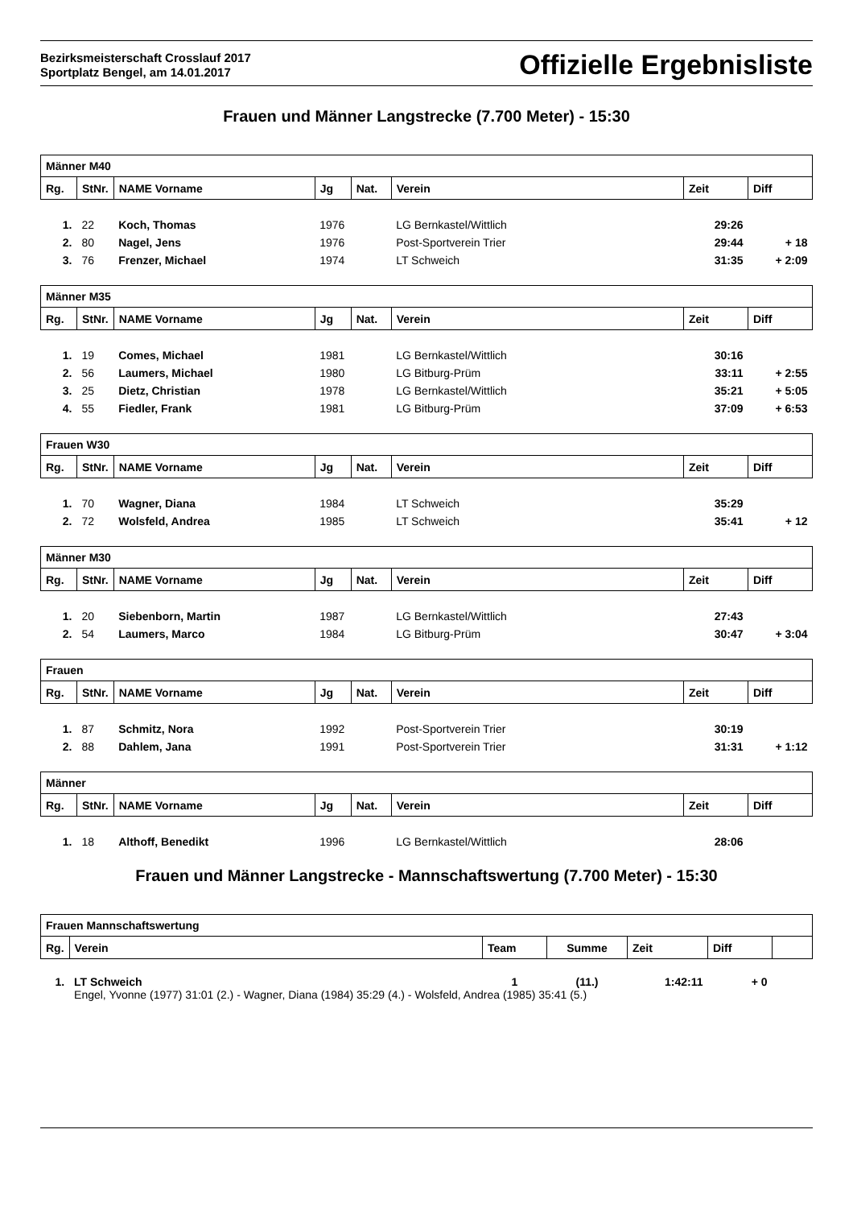Bezirksmeisterschaft Crosslauf 2017
Sportplatz Bengel, am 14.01.2017
Offizielle Ergebnisliste
Frauen und Männer Langstrecke (7.700 Meter) - 15:30
| Männer M40 | | | | | | | |
| Rg. | StNr. | NAME Vorname | Jg | Nat. | Verein | Zeit | Diff |
| 1. | 22 | Koch, Thomas | 1976 | | LG Bernkastel/Wittlich | 29:26 | |
| 2. | 80 | Nagel, Jens | 1976 | | Post-Sportverein Trier | 29:44 | + 18 |
| 3. | 76 | Frenzer, Michael | 1974 | | LT Schweich | 31:35 | + 2:09 |
| Männer M35 | | | | | | | |
| Rg. | StNr. | NAME Vorname | Jg | Nat. | Verein | Zeit | Diff |
| 1. | 19 | Comes, Michael | 1981 | | LG Bernkastel/Wittlich | 30:16 | |
| 2. | 56 | Laumers, Michael | 1980 | | LG Bitburg-Prüm | 33:11 | + 2:55 |
| 3. | 25 | Dietz, Christian | 1978 | | LG Bernkastel/Wittlich | 35:21 | + 5:05 |
| 4. | 55 | Fiedler, Frank | 1981 | | LG Bitburg-Prüm | 37:09 | + 6:53 |
| Frauen W30 | | | | | | | |
| Rg. | StNr. | NAME Vorname | Jg | Nat. | Verein | Zeit | Diff |
| 1. | 70 | Wagner, Diana | 1984 | | LT Schweich | 35:29 | |
| 2. | 72 | Wolsfeld, Andrea | 1985 | | LT Schweich | 35:41 | + 12 |
| Männer M30 | | | | | | | |
| Rg. | StNr. | NAME Vorname | Jg | Nat. | Verein | Zeit | Diff |
| 1. | 20 | Siebenborn, Martin | 1987 | | LG Bernkastel/Wittlich | 27:43 | |
| 2. | 54 | Laumers, Marco | 1984 | | LG Bitburg-Prüm | 30:47 | + 3:04 |
| Frauen | | | | | | | |
| Rg. | StNr. | NAME Vorname | Jg | Nat. | Verein | Zeit | Diff |
| 1. | 87 | Schmitz, Nora | 1992 | | Post-Sportverein Trier | 30:19 | |
| 2. | 88 | Dahlem, Jana | 1991 | | Post-Sportverein Trier | 31:31 | + 1:12 |
| Männer | | | | | | | |
| Rg. | StNr. | NAME Vorname | Jg | Nat. | Verein | Zeit | Diff |
| 1. | 18 | Althoff, Benedikt | 1996 | | LG Bernkastel/Wittlich | 28:06 | |
Frauen und Männer Langstrecke - Mannschaftswertung (7.700 Meter) - 15:30
| Frauen Mannschaftswertung | | | | | | |
| Rg. | Verein | Team | Summe | Zeit | Diff | |
| 1. | LT Schweich | 1 | (11.) | 1:42:11 | + 0 | |
| | Engel, Yvonne (1977) 31:01 (2.) - Wagner, Diana (1984) 35:29 (4.) - Wolsfeld, Andrea (1985) 35:41 (5.) | | | | | |